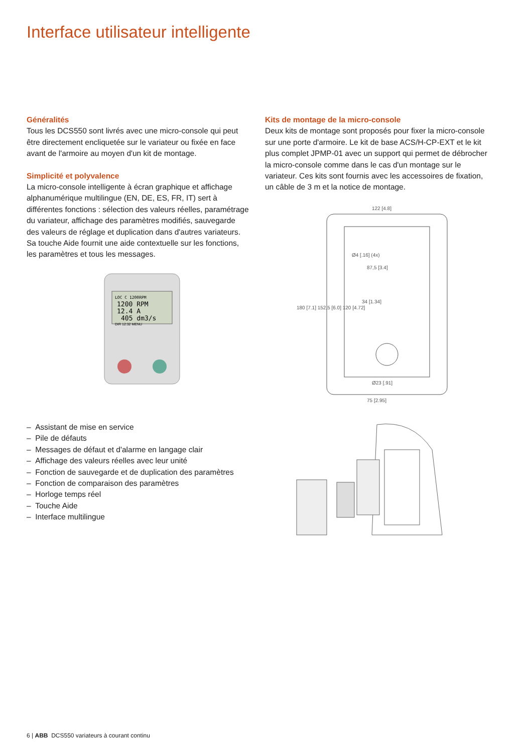Interface utilisateur intelligente
Généralités
Tous les DCS550 sont livrés avec une micro-console qui peut être directement encliquetée sur le variateur ou fixée en face avant de l'armoire au moyen d'un kit de montage.
Simplicité et polyvalence
La micro-console intelligente à écran graphique et affichage alphanumérique multilingue (EN, DE, ES, FR, IT) sert à différentes fonctions : sélection des valeurs réelles, paramétrage du variateur, affichage des paramètres modifiés, sauvegarde des valeurs de réglage et duplication dans d'autres variateurs. Sa touche Aide fournit une aide contextuelle sur les fonctions, les paramètres et tous les messages.
LOC C 1200RPM
1200 RPM
12.4 A
405 dm3/s
DIR 12:32 MENU
– Assistant de mise en service
– Pile de défauts
– Messages de défaut et d'alarme en langage clair
– Affichage des valeurs réelles avec leur unité
– Fonction de sauvegarde et de duplication des paramètres
– Fonction de comparaison des paramètres
– Horloge temps réel
– Touche Aide
– Interface multilingue
Kits de montage de la micro-console
Deux kits de montage sont proposés pour fixer la micro-console sur une porte d'armoire. Le kit de base ACS/H-CP-EXT et le kit plus complet JPMP-01 avec un support qui permet de débrocher la micro-console comme dans le cas d'un montage sur le variateur. Ces kits sont fournis avec les accessoires de fixation, un câble de 3 m et la notice de montage.
122 [4.8]
87,5 [3.4]
34 [1.34]
75 [2.95]
Ø4 [.16] (4x)
Ø23 [.91]
180 [7.1] 152,5 [6.0] 120 [4.72]
6 | ABB DCS550 variateurs à courant continu